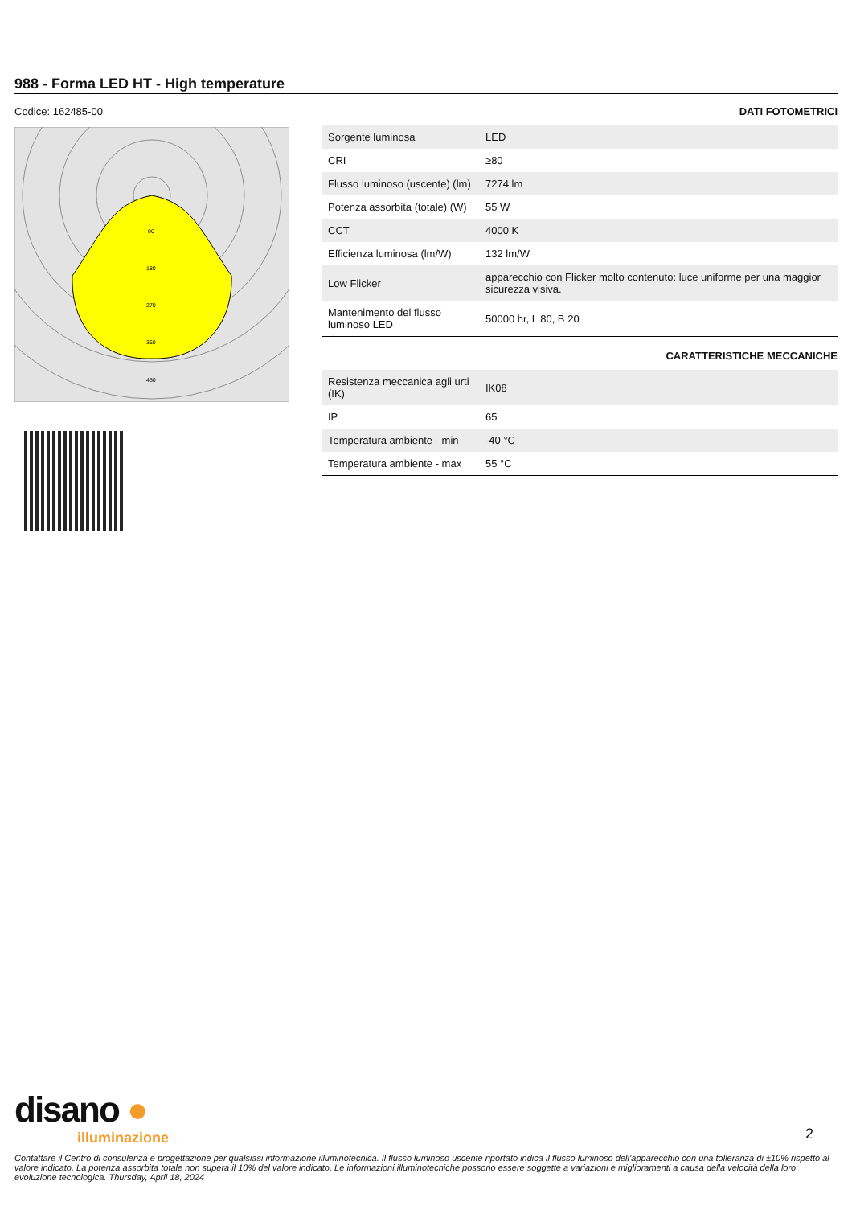988 - Forma LED HT - High temperature
Codice: 162485-00
90
180
270
360
450
DATI FOTOMETRICI
| Sorgente luminosa | LED |
| CRI | ≥80 |
| Flusso luminoso (uscente) (lm) | 7274 lm |
| Potenza assorbita (totale) (W) | 55 W |
| CCT | 4000 K |
| Efficienza luminosa (lm/W) | 132 lm/W |
| Low Flicker | apparecchio con Flicker molto contenuto: luce uniforme per una maggior sicurezza visiva. |
| Mantenimento del flusso luminoso LED | 50000 hr, L 80, B 20 |
CARATTERISTICHE MECCANICHE
| Resistenza meccanica agli urti (IK) | IK08 |
| IP | 65 |
| Temperatura ambiente - min | -40 °C |
| Temperatura ambiente - max | 55 °C |
disano ●
illuminazione
2
Contattare il Centro di consulenza e progettazione per qualsiasi informazione illuminotecnica. Il flusso luminoso uscente riportato indica il flusso luminoso dell’apparecchio con una tolleranza di ±10% rispetto al valore indicato. La potenza assorbita totale non supera il 10% del valore indicato. Le informazioni illuminotecniche possono essere soggette a variazioni e miglioramenti a causa della velocità della loro evoluzione tecnologica. Thursday, April 18, 2024